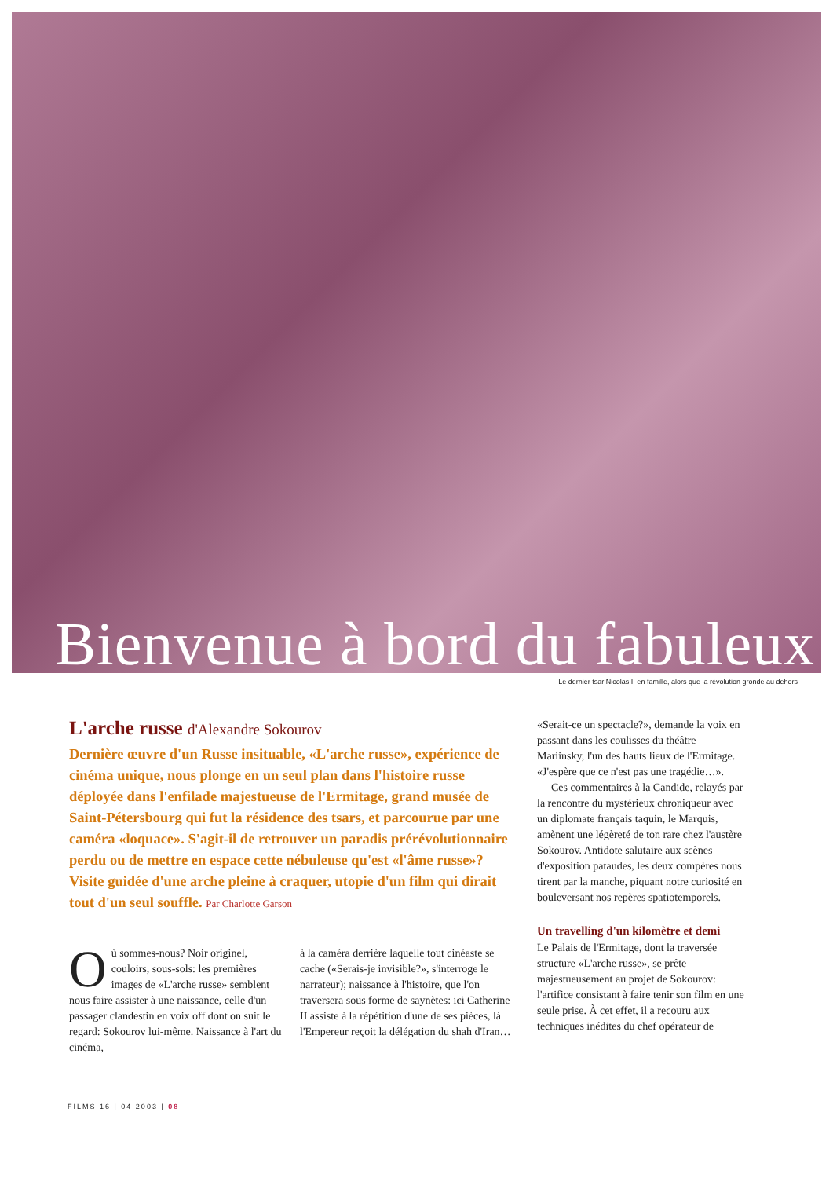Bienvenue à bord du fabuleux
Le dernier tsar Nicolas II en famille, alors que la révolution gronde au dehors
L'arche russe d'Alexandre Sokourov
Dernière œuvre d'un Russe insituable, «L'arche russe», expérience de cinéma unique, nous plonge en un seul plan dans l'histoire russe déployée dans l'enfilade majestueuse de l'Ermitage, grand musée de Saint-Pétersbourg qui fut la résidence des tsars, et parcourue par une caméra «loquace». S'agit-il de retrouver un paradis prérévolutionnaire perdu ou de mettre en espace cette nébuleuse qu'est «l'âme russe»? Visite guidée d'une arche pleine à craquer, utopie d'un film qui dirait tout d'un seul souffle. Par Charlotte Garson
Où sommes-nous? Noir originel, couloirs, sous-sols: les premières images de «L'arche russe» semblent nous faire assister à une naissance, celle d'un passager clandestin en voix off dont on suit le regard: Sokourov lui-même. Naissance à l'art du cinéma,
à la caméra derrière laquelle tout cinéaste se cache («Serais-je invisible?», s'interroge le narrateur); naissance à l'histoire, que l'on traversera sous forme de saynètes: ici Catherine II assiste à la répétition d'une de ses pièces, là l'Empereur reçoit la délégation du shah d'Iran…
«Serait-ce un spectacle?», demande la voix en passant dans les coulisses du théâtre Mariinsky, l'un des hauts lieux de l'Ermitage. «J'espère que ce n'est pas une tragédie…».
Ces commentaires à la Candide, relayés par la rencontre du mystérieux chroniqueur avec un diplomate français taquin, le Marquis, amènent une légèreté de ton rare chez l'austère Sokourov. Antidote salutaire aux scènes d'exposition pataudes, les deux compères nous tirent par la manche, piquant notre curiosité en bouleversant nos repères spatiotemporels.
Un travelling d'un kilomètre et demi
Le Palais de l'Ermitage, dont la traversée structure «L'arche russe», se prête majestueusement au projet de Sokourov: l'artifice consistant à faire tenir son film en une seule prise. À cet effet, il a recouru aux techniques inédites du chef opérateur de
FILMS 16 | 04.2003 | 08